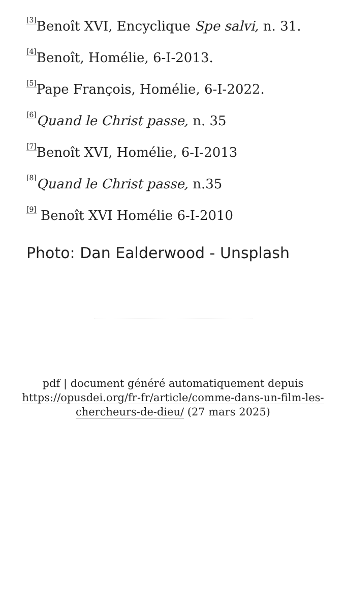<sup>[3]</sup> Benoît XVI, Encyclique Spe salvi, n. 31.
<sup>[4]</sup> Benoît, Homélie, 6-I-2013.
<sup>[5]</sup> Pape François, Homélie, 6-I-2022.
<sup>[6]</sup> Quand le Christ passe, n. 35
<sup>[7]</sup> Benoît XVI, Homélie, 6-I-2013
<sup>[8]</sup> Quand le Christ passe, n.35
<sup>[9]</sup> Benoît XVI Homélie 6-I-2010
Photo: Dan Ealderwood - Unsplash
pdf | document généré automatiquement depuis https://opusdei.org/fr-fr/article/comme-dans-un-film-les-chercheurs-de-dieu/ (27 mars 2025)